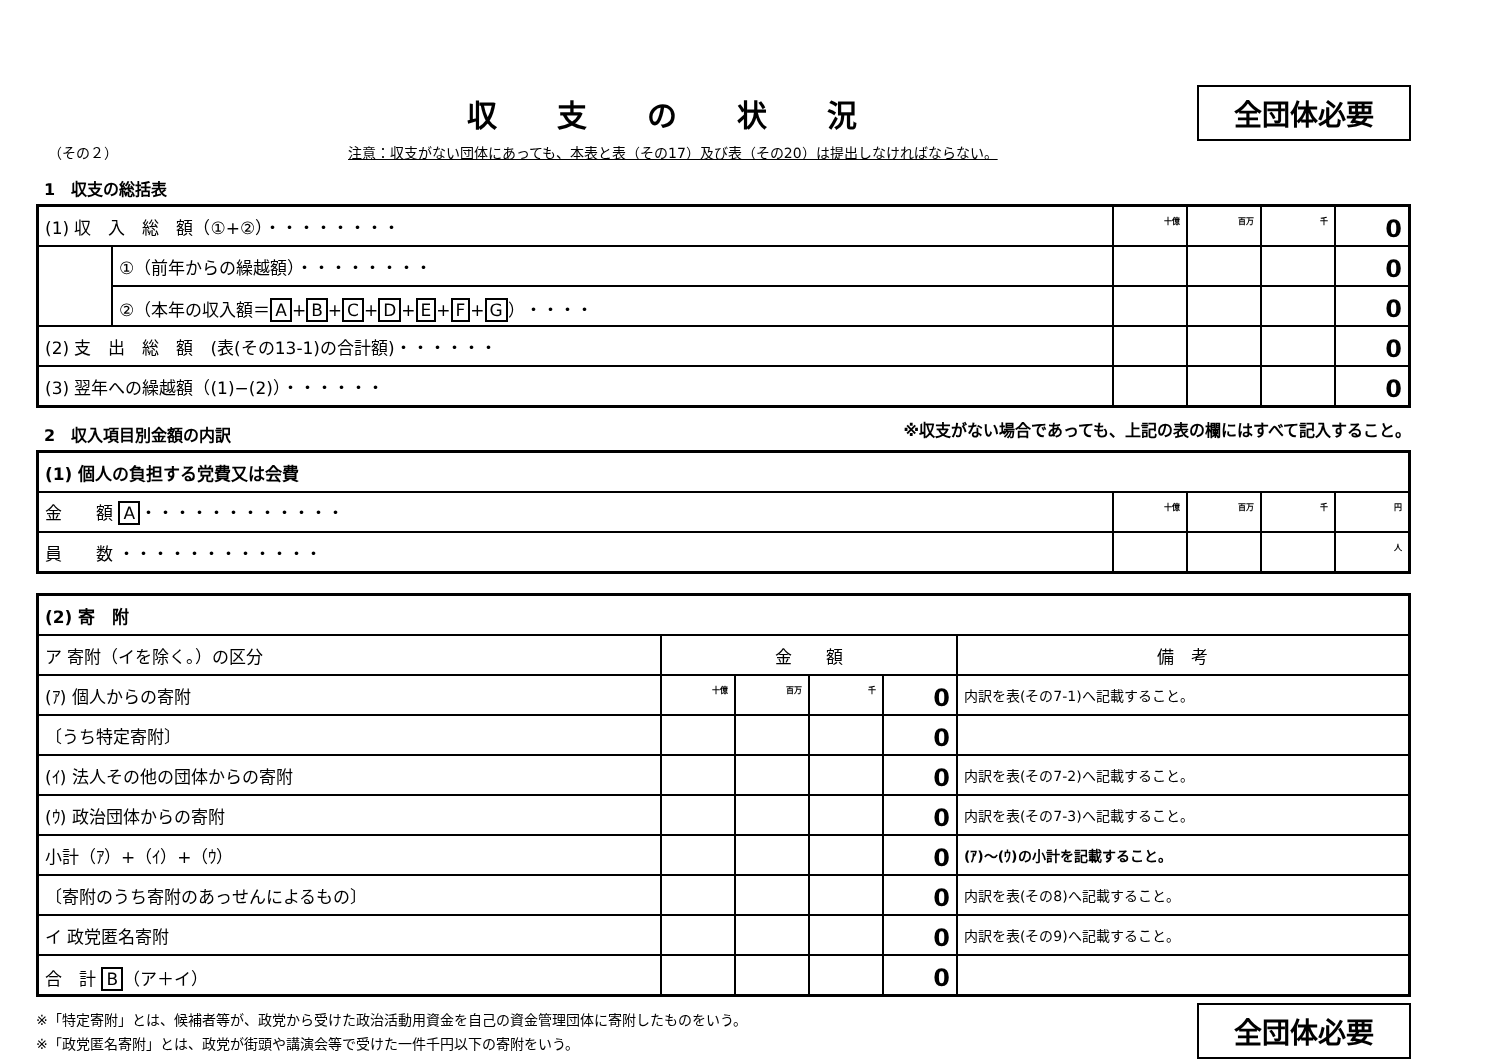収支の状況
全団体必要
（その２） 注意：収支がない団体にあっても、本表と表（その17）及び表（その20）は提出しなければならない。
1　収支の総括表
| (1) 収 入 総 額（①+②）・・・・・・・・ | | 十億 | 百万 | 千 | 0 |
| | ①（前年からの繰越額）・・・・・・・・ | | | | 0 |
| | ②（本年の収入額＝ A + B + C + D + E + F + G ）・・・・ | | | | 0 |
| (2) 支 出 総 額 (表(その13-1)の合計額)・・・・・・ | | | | | 0 |
| (3) 翌年への繰越額（(1)−(2)）・・・・・・ | | | | | 0 |
2　収入項目別金額の内訳
※収支がない場合であっても、上記の表の欄にはすべて記入すること。
| (1) 個人の負担する党費又は会費 | | | | |
| 金 額 A ・・・・・・・・・・・・ | 十億 | 百万 | 千 | 円 |
| 員 数 ・・・・・・・・・・・・ | | | | 人 |
| (2) 寄 附 | | | | | |
| ア 寄附（イを除く。）の区分 | 金 額 | | | | 備 考 |
| (ｱ) 個人からの寄附 | 十億 | 百万 | 千 | 0 | 内訳を表(その7-1)へ記載すること。 |
| 〔うち特定寄附〕 | | | | 0 | |
| (ｲ) 法人その他の団体からの寄附 | | | | 0 | 内訳を表(その7-2)へ記載すること。 |
| (ｳ) 政治団体からの寄附 | | | | 0 | 内訳を表(その7-3)へ記載すること。 |
| 小計（ｱ）+（ｲ）+（ｳ） | | | | 0 | (ｱ)～(ｳ)の小計を記載すること。 |
| 〔寄附のうち寄附のあっせんによるもの〕 | | | | 0 | 内訳を表(その8)へ記載すること。 |
| イ 政党匿名寄附 | | | | 0 | 内訳を表(その9)へ記載すること。 |
| 合 計 B （ア＋イ） | | | | 0 | |
※「特定寄附」とは、候補者等が、政党から受けた政治活動用資金を自己の資金管理団体に寄附したものをいう。
※「政党匿名寄附」とは、政党が街頭や講演会等で受けた一件千円以下の寄附をいう。
全団体必要